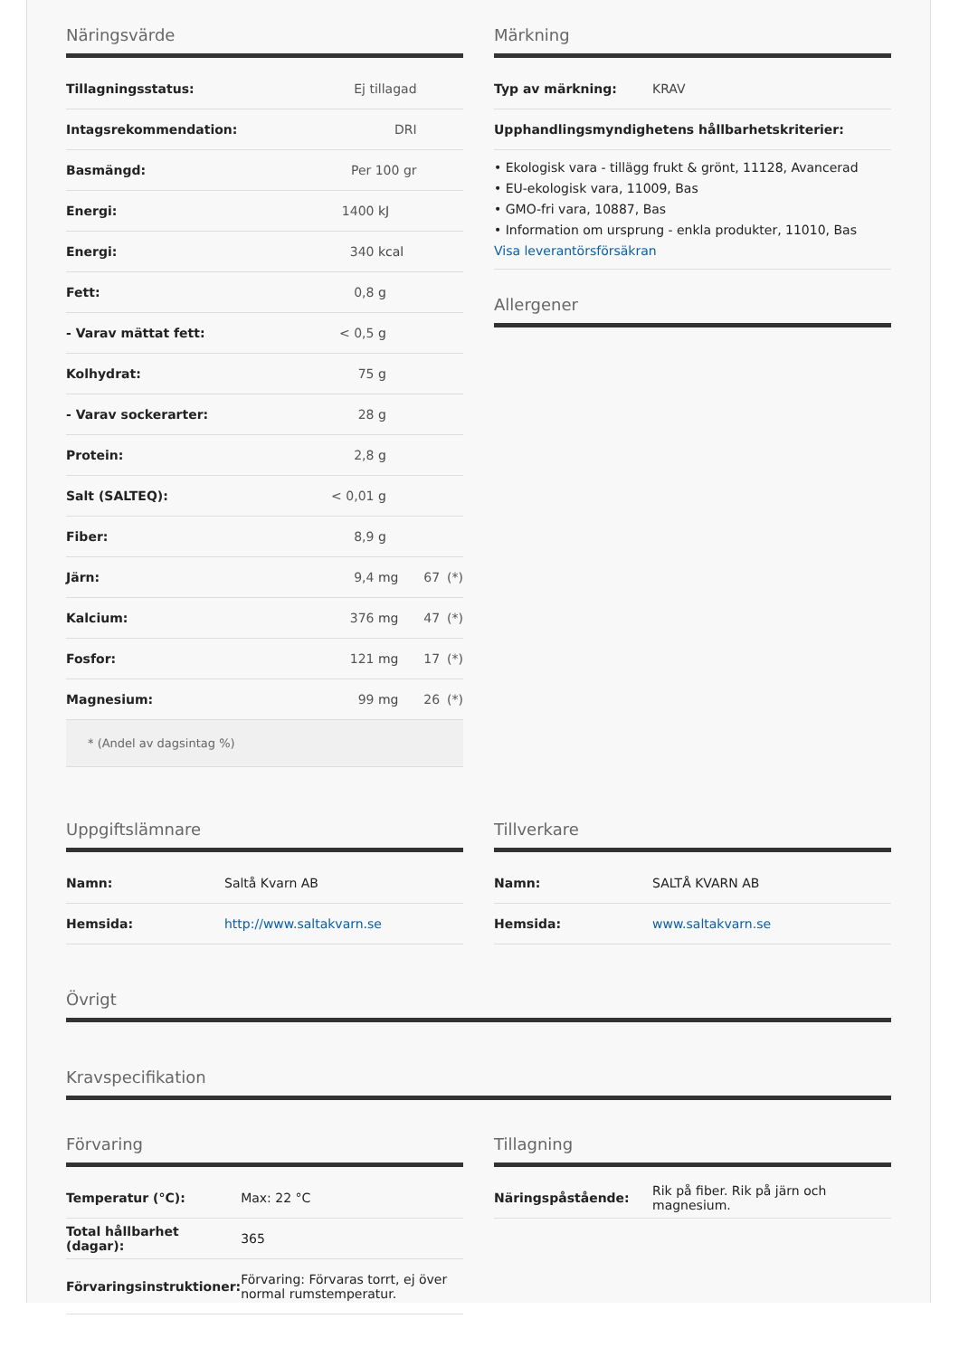Näringsvärde
| Tillagningsstatus: | Ej tillagad | | | |
| Intagsrekommendation: | DRI | | | |
| Basmängd: | Per 100 gr | | | |
| Energi: | 1400 | kJ | | |
| Energi: | 340 | kcal | | |
| Fett: | 0,8 | g | | |
| - Varav mättat fett: | < 0,5 | g | | |
| Kolhydrat: | 75 | g | | |
| - Varav sockerarter: | 28 | g | | |
| Protein: | 2,8 | g | | |
| Salt (SALTEQ): | < 0,01 | g | | |
| Fiber: | 8,9 | g | | |
| Järn: | 9,4 | mg | 67 | (*) |
| Kalcium: | 376 | mg | 47 | (*) |
| Fosfor: | 121 | mg | 17 | (*) |
| Magnesium: | 99 | mg | 26 | (*) |
* (Andel av dagsintag %)
Märkning
| Typ av märkning: | KRAV |
| Upphandlingsmyndighetens hållbarhetskriterier: | |
• Ekologisk vara - tillägg frukt & grönt, 11128, Avancerad
• EU-ekologisk vara, 11009, Bas
• GMO-fri vara, 10887, Bas
• Information om ursprung - enkla produkter, 11010, Bas
Visa leverantörsförsäkran
Allergener
Uppgiftslämnare
| Namn: | Saltå Kvarn AB |
| Hemsida: | http://www.saltakvarn.se |
Tillverkare
| Namn: | SALTÅ KVARN AB |
| Hemsida: | www.saltakvarn.se |
Övrigt
Kravspecifikation
Förvaring
| Temperatur (°C): | Max: 22 °C |
| Total hållbarhet (dagar): | 365 |
| Förvaringsinstruktioner: | Förvaring: Förvaras torrt, ej över normal rumstemperatur. |
Tillagning
| Näringspåstående: | Rik på fiber. Rik på järn och magnesium. |